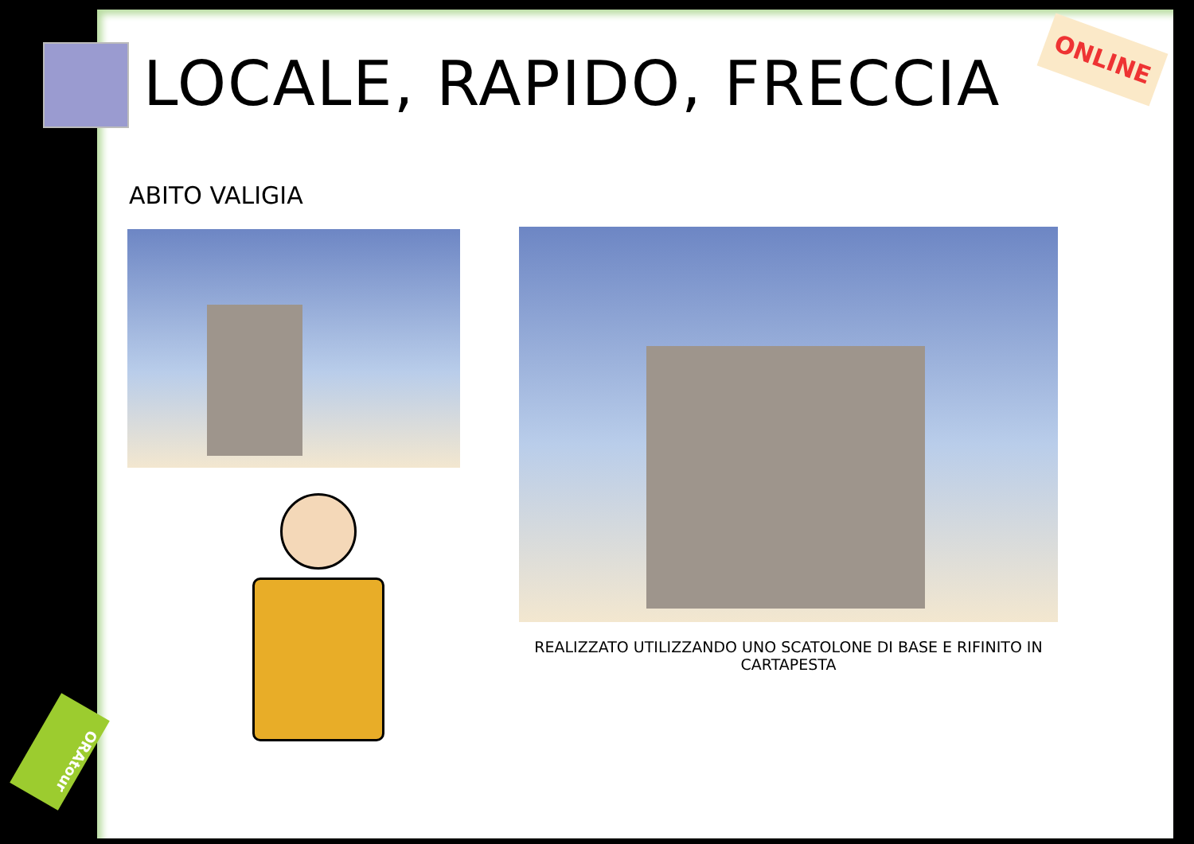LOCALE, RAPIDO, FRECCIA
ONLINE
ABITO VALIGIA
REALIZZATO UTILIZZANDO UNO SCATOLONE DI BASE E RIFINITO IN CARTAPESTA
ORAtour